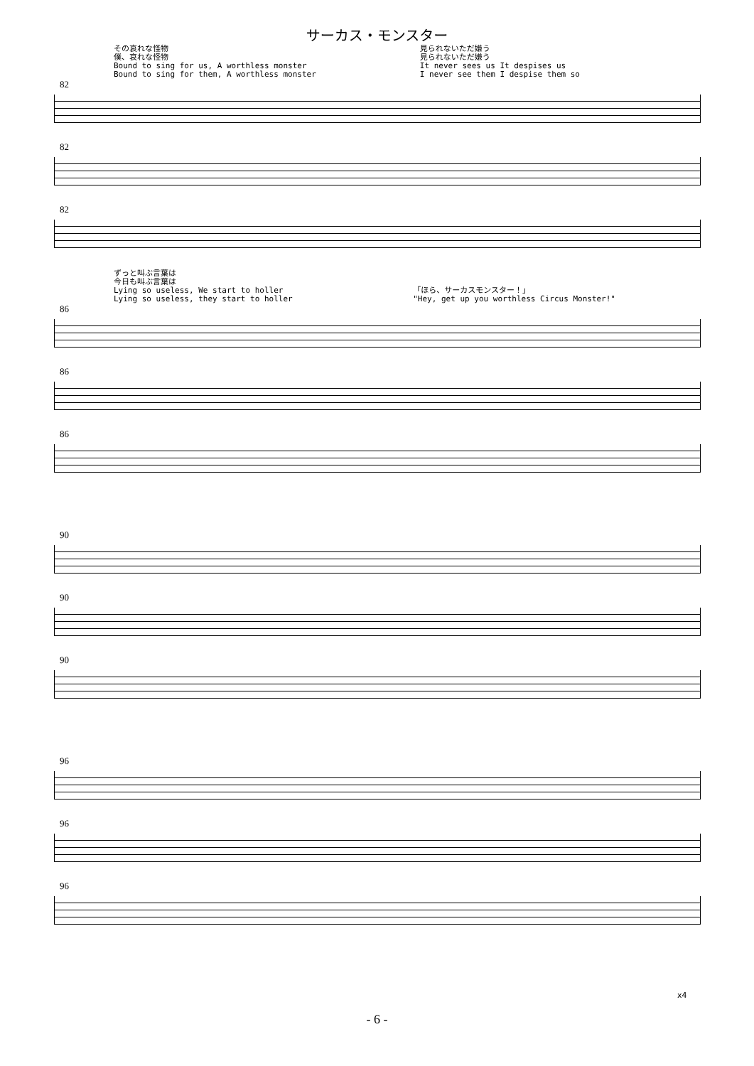サーカス・モンスター
その哀れな怪物
僕、哀れな怪物
Bound to sing for us, A worthless monster
Bound to sing for them, A worthless monster
見られないただ嫌う
見られないただ嫌う
It never sees us It despises us
I never see them I despise them so
82
82
82
ずっと叫ぶ言葉は
今日も叫ぶ言葉は
Lying so useless, We start to holler
Lying so useless, they start to holler
「ほら、サーカスモンスター！」
"Hey, get up you worthless Circus Monster!"
86
86
86
90
90
90
96
96
96
x4
- 6 -